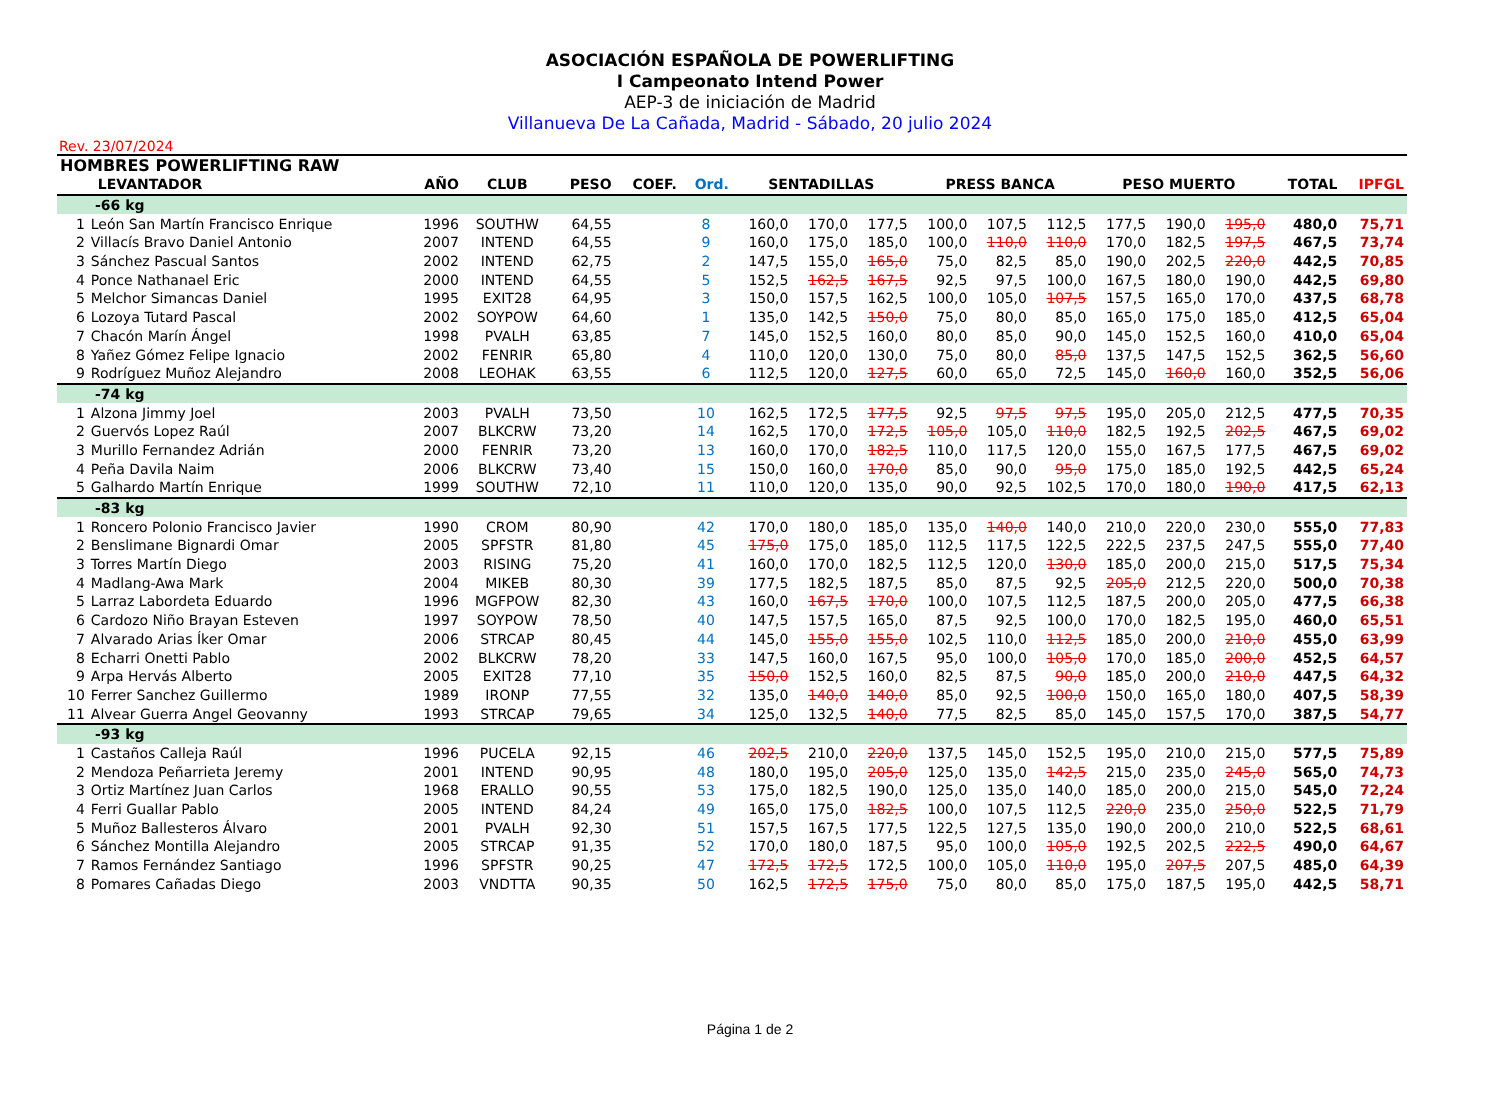ASOCIACIÓN ESPAÑOLA DE POWERLIFTING
I Campeonato Intend Power
AEP-3 de iniciación de Madrid
Villanueva De La Cañada, Madrid - Sábado, 20 julio 2024
Rev. 23/07/2024
| HOMBRES POWERLIFTING RAW | | | | | | | | | | | | | | | | | |
| --- | --- | --- | --- | --- | --- | --- | --- | --- | --- | --- | --- | --- | --- | --- | --- | --- | --- |
| | LEVANTADOR | AÑO | CLUB | PESO | COEF. | Ord. | SENTADILLAS | | | PRESS BANCA | | | PESO MUERTO | | | TOTAL | IPFGL |
| -66 kg | | | | | | | | | | | | | | | | | |
| 1 | León San Martín Francisco Enrique | 1996 | SOUTHW | 64,55 | | 8 | 160,0 | 170,0 | 177,5 | 100,0 | 107,5 | 112,5 | 177,5 | 190,0 | 195,0 | 480,0 | 75,71 |
| 2 | Villacís Bravo Daniel Antonio | 2007 | INTEND | 64,55 | | 9 | 160,0 | 175,0 | 185,0 | 100,0 | 110,0 | 110,0 | 170,0 | 182,5 | 197,5 | 467,5 | 73,74 |
| 3 | Sánchez Pascual Santos | 2002 | INTEND | 62,75 | | 2 | 147,5 | 155,0 | 165,0 | 75,0 | 82,5 | 85,0 | 190,0 | 202,5 | 220,0 | 442,5 | 70,85 |
| 4 | Ponce Nathanael Eric | 2000 | INTEND | 64,55 | | 5 | 152,5 | 162,5 | 167,5 | 92,5 | 97,5 | 100,0 | 167,5 | 180,0 | 190,0 | 442,5 | 69,80 |
| 5 | Melchor Simancas Daniel | 1995 | EXIT28 | 64,95 | | 3 | 150,0 | 157,5 | 162,5 | 100,0 | 105,0 | 107,5 | 157,5 | 165,0 | 170,0 | 437,5 | 68,78 |
| 6 | Lozoya Tutard Pascal | 2002 | SOYPOW | 64,60 | | 1 | 135,0 | 142,5 | 150,0 | 75,0 | 80,0 | 85,0 | 165,0 | 175,0 | 185,0 | 412,5 | 65,04 |
| 7 | Chacón Marín Ángel | 1998 | PVALH | 63,85 | | 7 | 145,0 | 152,5 | 160,0 | 80,0 | 85,0 | 90,0 | 145,0 | 152,5 | 160,0 | 410,0 | 65,04 |
| 8 | Yañez Gómez Felipe Ignacio | 2002 | FENRIR | 65,80 | | 4 | 110,0 | 120,0 | 130,0 | 75,0 | 80,0 | 85,0 | 137,5 | 147,5 | 152,5 | 362,5 | 56,60 |
| 9 | Rodríguez Muñoz Alejandro | 2008 | LEOHAK | 63,55 | | 6 | 112,5 | 120,0 | 127,5 | 60,0 | 65,0 | 72,5 | 145,0 | 160,0 | 160,0 | 352,5 | 56,06 |
| -74 kg | | | | | | | | | | | | | | | | | |
| 1 | Alzona Jimmy Joel | 2003 | PVALH | 73,50 | | 10 | 162,5 | 172,5 | 177,5 | 92,5 | 97,5 | 97,5 | 195,0 | 205,0 | 212,5 | 477,5 | 70,35 |
| 2 | Guervós Lopez Raúl | 2007 | BLKCRW | 73,20 | | 14 | 162,5 | 170,0 | 172,5 | 105,0 | 105,0 | 110,0 | 182,5 | 192,5 | 202,5 | 467,5 | 69,02 |
| 3 | Murillo Fernandez Adrián | 2000 | FENRIR | 73,20 | | 13 | 160,0 | 170,0 | 182,5 | 110,0 | 117,5 | 120,0 | 155,0 | 167,5 | 177,5 | 467,5 | 69,02 |
| 4 | Peña Davila Naim | 2006 | BLKCRW | 73,40 | | 15 | 150,0 | 160,0 | 170,0 | 85,0 | 90,0 | 95,0 | 175,0 | 185,0 | 192,5 | 442,5 | 65,24 |
| 5 | Galhardo Martín Enrique | 1999 | SOUTHW | 72,10 | | 11 | 110,0 | 120,0 | 135,0 | 90,0 | 92,5 | 102,5 | 170,0 | 180,0 | 190,0 | 417,5 | 62,13 |
| -83 kg | | | | | | | | | | | | | | | | | |
| 1 | Roncero Polonio Francisco Javier | 1990 | CROM | 80,90 | | 42 | 170,0 | 180,0 | 185,0 | 135,0 | 140,0 | 140,0 | 210,0 | 220,0 | 230,0 | 555,0 | 77,83 |
| 2 | Benslimane Bignardi Omar | 2005 | SPFSTR | 81,80 | | 45 | 175,0 | 175,0 | 185,0 | 112,5 | 117,5 | 122,5 | 222,5 | 237,5 | 247,5 | 555,0 | 77,40 |
| 3 | Torres Martín Diego | 2003 | RISING | 75,20 | | 41 | 160,0 | 170,0 | 182,5 | 112,5 | 120,0 | 130,0 | 185,0 | 200,0 | 215,0 | 517,5 | 75,34 |
| 4 | Madlang-Awa Mark | 2004 | MIKEB | 80,30 | | 39 | 177,5 | 182,5 | 187,5 | 85,0 | 87,5 | 92,5 | 205,0 | 212,5 | 220,0 | 500,0 | 70,38 |
| 5 | Larraz Labordeta Eduardo | 1996 | MGFPOW | 82,30 | | 43 | 160,0 | 167,5 | 170,0 | 100,0 | 107,5 | 112,5 | 187,5 | 200,0 | 205,0 | 477,5 | 66,38 |
| 6 | Cardozo Niño Brayan Esteven | 1997 | SOYPOW | 78,50 | | 40 | 147,5 | 157,5 | 165,0 | 87,5 | 92,5 | 100,0 | 170,0 | 182,5 | 195,0 | 460,0 | 65,51 |
| 7 | Alvarado Arias Íker Omar | 2006 | STRCAP | 80,45 | | 44 | 145,0 | 155,0 | 155,0 | 102,5 | 110,0 | 112,5 | 185,0 | 200,0 | 210,0 | 455,0 | 63,99 |
| 8 | Echarri Onetti Pablo | 2002 | BLKCRW | 78,20 | | 33 | 147,5 | 160,0 | 167,5 | 95,0 | 100,0 | 105,0 | 170,0 | 185,0 | 200,0 | 452,5 | 64,57 |
| 9 | Arpa Hervás Alberto | 2005 | EXIT28 | 77,10 | | 35 | 150,0 | 152,5 | 160,0 | 82,5 | 87,5 | 90,0 | 185,0 | 200,0 | 210,0 | 447,5 | 64,32 |
| 10 | Ferrer Sanchez Guillermo | 1989 | IRONP | 77,55 | | 32 | 135,0 | 140,0 | 140,0 | 85,0 | 92,5 | 100,0 | 150,0 | 165,0 | 180,0 | 407,5 | 58,39 |
| 11 | Alvear Guerra Angel Geovanny | 1993 | STRCAP | 79,65 | | 34 | 125,0 | 132,5 | 140,0 | 77,5 | 82,5 | 85,0 | 145,0 | 157,5 | 170,0 | 387,5 | 54,77 |
| -93 kg | | | | | | | | | | | | | | | | | |
| 1 | Castaños Calleja Raúl | 1996 | PUCELA | 92,15 | | 46 | 202,5 | 210,0 | 220,0 | 137,5 | 145,0 | 152,5 | 195,0 | 210,0 | 215,0 | 577,5 | 75,89 |
| 2 | Mendoza Peñarrieta Jeremy | 2001 | INTEND | 90,95 | | 48 | 180,0 | 195,0 | 205,0 | 125,0 | 135,0 | 142,5 | 215,0 | 235,0 | 245,0 | 565,0 | 74,73 |
| 3 | Ortiz Martínez Juan Carlos | 1968 | ERALLO | 90,55 | | 53 | 175,0 | 182,5 | 190,0 | 125,0 | 135,0 | 140,0 | 185,0 | 200,0 | 215,0 | 545,0 | 72,24 |
| 4 | Ferri Guallar Pablo | 2005 | INTEND | 84,24 | | 49 | 165,0 | 175,0 | 182,5 | 100,0 | 107,5 | 112,5 | 220,0 | 235,0 | 250,0 | 522,5 | 71,79 |
| 5 | Muñoz Ballesteros Álvaro | 2001 | PVALH | 92,30 | | 51 | 157,5 | 167,5 | 177,5 | 122,5 | 127,5 | 135,0 | 190,0 | 200,0 | 210,0 | 522,5 | 68,61 |
| 6 | Sánchez Montilla Alejandro | 2005 | STRCAP | 91,35 | | 52 | 170,0 | 180,0 | 187,5 | 95,0 | 100,0 | 105,0 | 192,5 | 202,5 | 222,5 | 490,0 | 64,67 |
| 7 | Ramos Fernández Santiago | 1996 | SPFSTR | 90,25 | | 47 | 172,5 | 172,5 | 172,5 | 100,0 | 105,0 | 110,0 | 195,0 | 207,5 | 207,5 | 485,0 | 64,39 |
| 8 | Pomares Cañadas Diego | 2003 | VNDTTA | 90,35 | | 50 | 162,5 | 172,5 | 175,0 | 75,0 | 80,0 | 85,0 | 175,0 | 187,5 | 195,0 | 442,5 | 58,71 |
Página 1 de 2